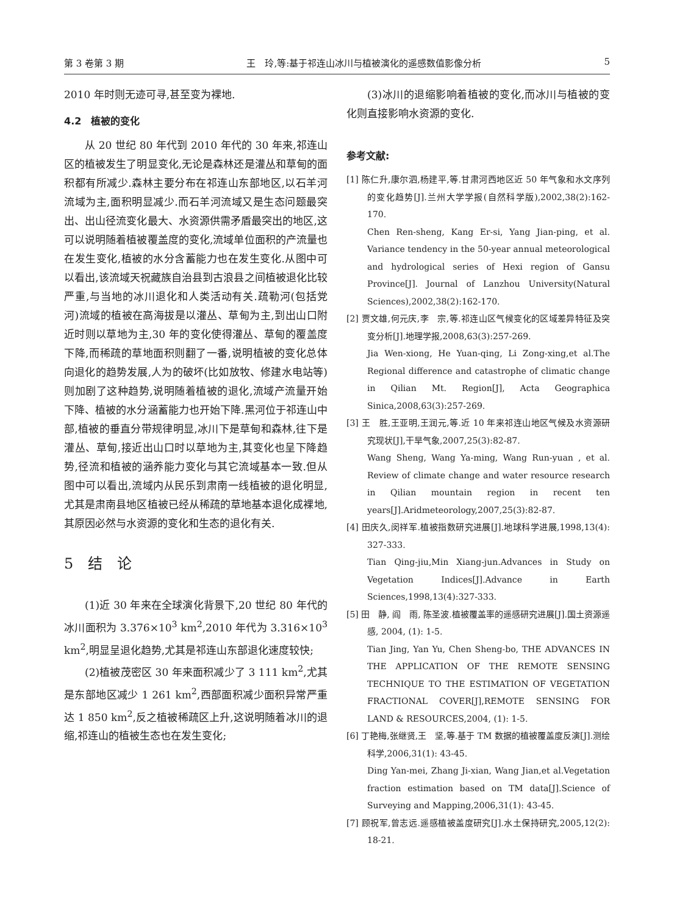第 3 卷第 3 期 王　玲,等:基于祁连山冰川与植被演化的遥感数值影像分析 5
2010 年时则无迹可寻,甚至变为裸地.
4.2　植被的变化
从 20 世纪 80 年代到 2010 年代的 30 年来,祁连山区的植被发生了明显变化,无论是森林还是灌丛和草甸的面积都有所减少.森林主要分布在祁连山东部地区,以石羊河流域为主,面积明显减少.而石羊河流域又是生态问题最突出、出山径流变化最大、水资源供需矛盾最突出的地区,这可以说明随着植被覆盖度的变化,流域单位面积的产流量也在发生变化,植被的水分含蓄能力也在发生变化.从图中可以看出,该流域天祝藏族自治县到古浪县之间植被退化比较严重,与当地的冰川退化和人类活动有关.疏勒河(包括党河)流域的植被在高海拔是以灌丛、草甸为主,到出山口附近时则以草地为主,30 年的变化使得灌丛、草甸的覆盖度下降,而稀疏的草地面积则翻了一番,说明植被的变化总体向退化的趋势发展,人为的破坏(比如放牧、修建水电站等)则加剧了这种趋势,说明随着植被的退化,流域产流量开始下降、植被的水分涵蓄能力也开始下降.黑河位于祁连山中部,植被的垂直分带规律明显,冰川下是草甸和森林,往下是灌丛、草甸,接近出山口时以草地为主,其变化也呈下降趋势,径流和植被的涵养能力变化与其它流域基本一致.但从图中可以看出,流域内从民乐到肃南一线植被的退化明显,尤其是肃南县地区植被已经从稀疏的草地基本退化成裸地,其原因必然与水资源的变化和生态的退化有关.
5　结　论
(1)近 30 年来在全球演化背景下,20 世纪 80 年代的冰川面积为 3.376×10<sup>3</sup> km<sup>2</sup>,2010 年代为 3.316×10<sup>3</sup> km<sup>2</sup>,明显呈退化趋势,尤其是祁连山东部退化速度较快;
(2)植被茂密区 30 年来面积减少了 3 111 km<sup>2</sup>,尤其是东部地区减少 1 261 km<sup>2</sup>,西部面积减少面积异常严重达 1 850 km<sup>2</sup>,反之植被稀疏区上升,这说明随着冰川的退缩,祁连山的植被生态也在发生变化;
(3)冰川的退缩影响着植被的变化,而冰川与植被的变化则直接影响水资源的变化.
参考文献:
[1] 陈仁升,康尔泗,杨建平,等.甘肃河西地区近 50 年气象和水文序列的变化趋势[J].兰州大学学报(自然科学版),2002,38(2):162-170.
Chen Ren-sheng, Kang Er-si, Yang Jian-ping, et al. Variance tendency in the 50-year annual meteorological and hydrological series of Hexi region of Gansu Province[J]. Journal of Lanzhou University(Natural Sciences),2002,38(2):162-170.
[2] 贾文雄,何元庆,李　宗,等.祁连山区气候变化的区域差异特征及突变分析[J].地理学报,2008,63(3):257-269.
Jia Wen-xiong, He Yuan-qing, Li Zong-xing,et al.The Regional difference and catastrophe of climatic change in Qilian Mt. Region[J], Acta Geographica Sinica,2008,63(3):257-269.
[3] 王　胜,王亚明,王润元,等.近 10 年来祁连山地区气候及水资源研究现状[J],干旱气象,2007,25(3):82-87.
Wang Sheng, Wang Ya-ming, Wang Run-yuan , et al. Review of climate change and water resource research in Qilian mountain region in recent ten years[J].Aridmeteorology,2007,25(3):82-87.
[4] 田庆久,闵祥军.植被指数研究进展[J].地球科学进展,1998,13(4): 327-333.
Tian Qing-jiu,Min Xiang-jun.Advances in Study on Vegetation Indices[J].Advance in Earth Sciences,1998,13(4):327-333.
[5] 田　静, 阎　雨, 陈圣波.植被覆盖率的遥感研究进展[J].国土资源遥感, 2004, (1): 1-5.
Tian Jing, Yan Yu, Chen Sheng-bo, THE ADVANCES IN THE APPLICATION OF THE REMOTE SENSING TECHNIQUE TO THE ESTIMATION OF VEGETATION FRACTIONAL COVER[J],REMOTE SENSING FOR LAND & RESOURCES,2004, (1): 1-5.
[6] 丁艳梅,张继贤,王　坚,等.基于 TM 数据的植被覆盖度反演[J].测绘科学,2006,31(1): 43-45.
Ding Yan-mei, Zhang Ji-xian, Wang Jian,et al.Vegetation fraction estimation based on TM data[J].Science of Surveying and Mapping,2006,31(1): 43-45.
[7] 顾祝军,曾志远.遥感植被盖度研究[J].水土保持研究,2005,12(2): 18-21.